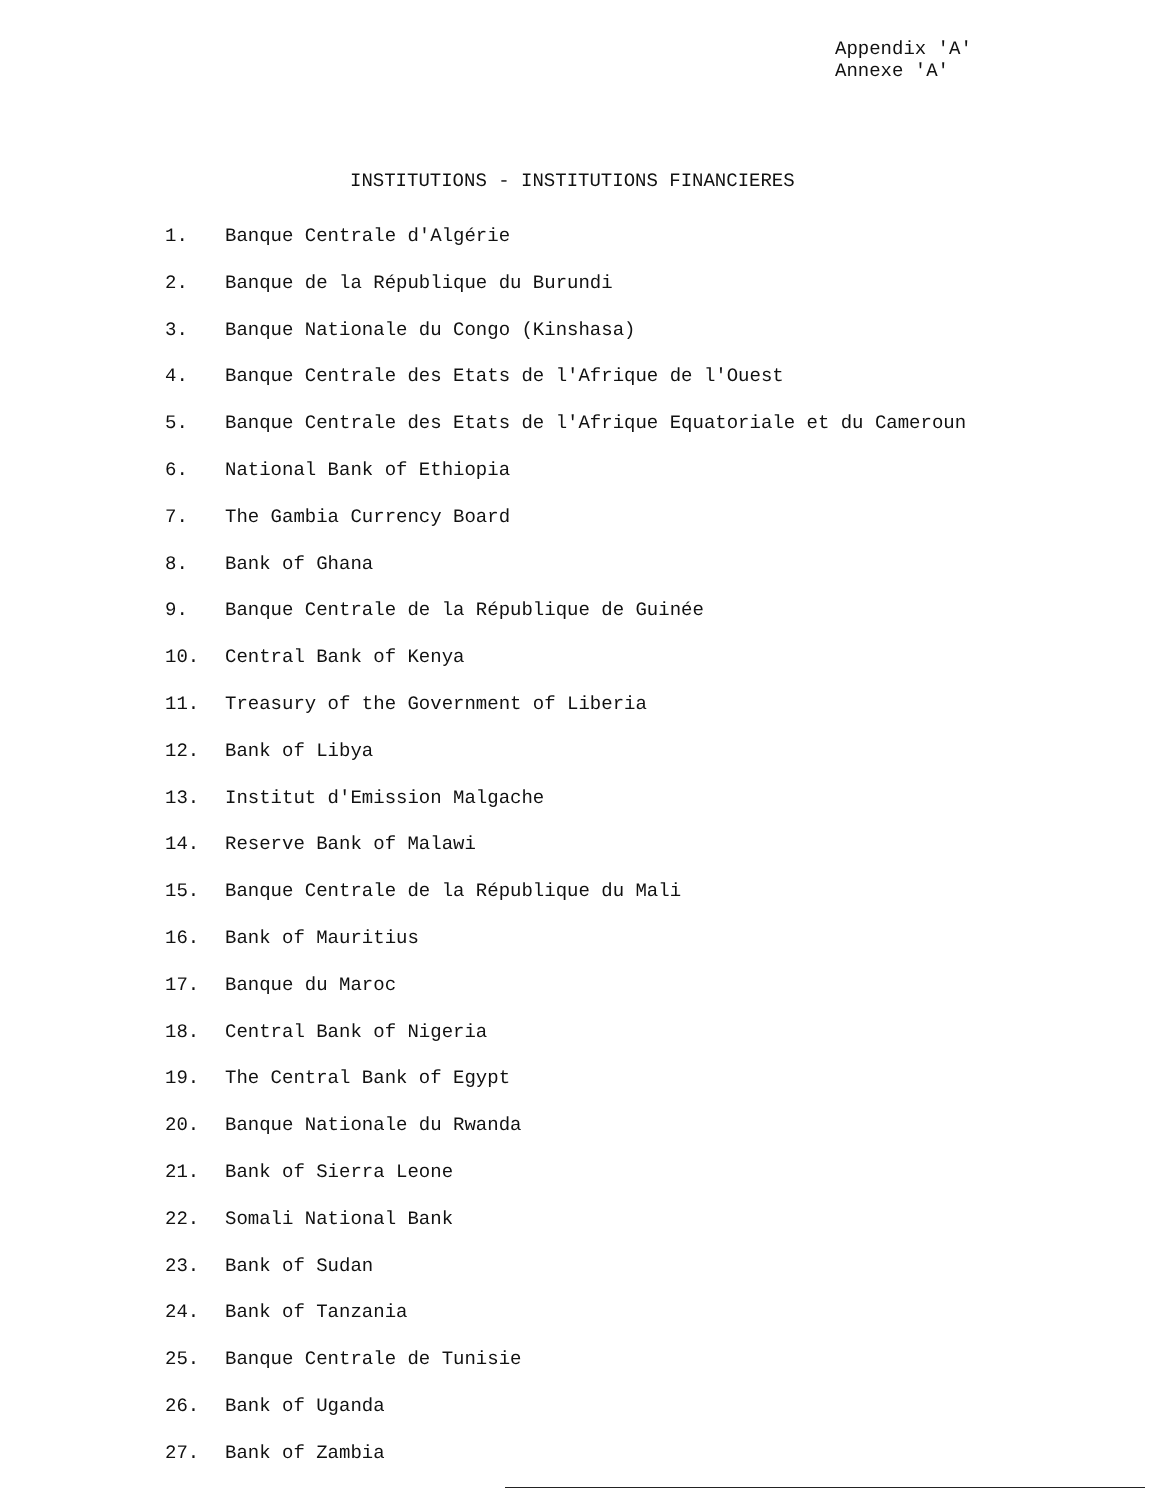Appendix 'A'
Annexe 'A'
INSTITUTIONS - INSTITUTIONS FINANCIERES
1. Banque Centrale d'Algérie
2. Banque de la République du Burundi
3. Banque Nationale du Congo (Kinshasa)
4. Banque Centrale des Etats de l'Afrique de l'Ouest
5. Banque Centrale des Etats de l'Afrique Equatoriale et du Cameroun
6. National Bank of Ethiopia
7. The Gambia Currency Board
8. Bank of Ghana
9. Banque Centrale de la République de Guinée
10. Central Bank of Kenya
11. Treasury of the Government of Liberia
12. Bank of Libya
13. Institut d'Emission Malgache
14. Reserve Bank of Malawi
15. Banque Centrale de la République du Mali
16. Bank of Mauritius
17. Banque du Maroc
18. Central Bank of Nigeria
19. The Central Bank of Egypt
20. Banque Nationale du Rwanda
21. Bank of Sierra Leone
22. Somali National Bank
23. Bank of Sudan
24. Bank of Tanzania
25. Banque Centrale de Tunisie
26. Bank of Uganda
27. Bank of Zambia